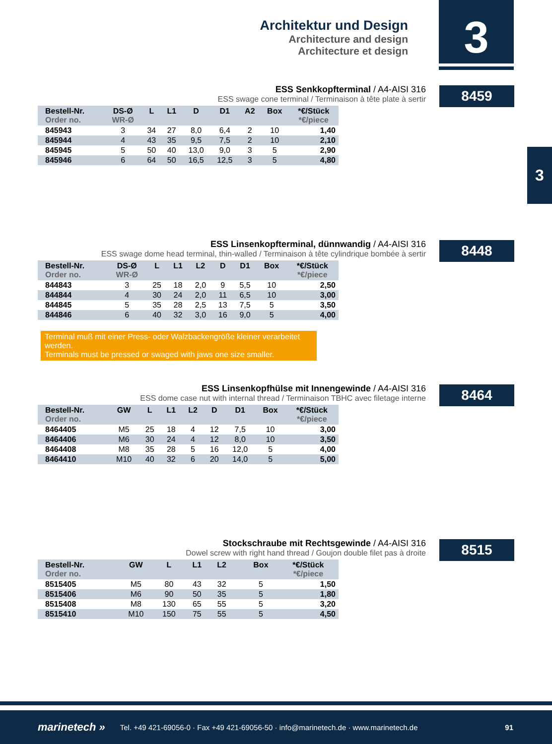Architektur und Design
Architecture and design
Architecture et design
3
3
ESS Senkkopfterminal / A4-AISI 316
ESS swage cone terminal / Terminaison à tête plate à sertir
8459
| Bestell-Nr. Order no. | DS-Ø WR-Ø | L | L1 | D | D1 | A2 | Box | *€/Stück *€/piece |
| --- | --- | --- | --- | --- | --- | --- | --- | --- |
| 845943 | 3 | 34 | 27 | 8,0 | 6,4 | 2 | 10 | 1,40 |
| 845944 | 4 | 43 | 35 | 9,5 | 7,5 | 2 | 10 | 2,10 |
| 845945 | 5 | 50 | 40 | 13,0 | 9,0 | 3 | 5 | 2,90 |
| 845946 | 6 | 64 | 50 | 16,5 | 12,5 | 3 | 5 | 4,80 |
ESS Linsenkopfterminal, dünnwandig / A4-AISI 316
ESS swage dome head terminal, thin-walled / Terminaison à tête cylindrique bombée à sertir
8448
| Bestell-Nr. Order no. | DS-Ø WR-Ø | L | L1 | L2 | D | D1 | Box | *€/Stück *€/piece |
| --- | --- | --- | --- | --- | --- | --- | --- | --- |
| 844843 | 3 | 25 | 18 | 2,0 | 9 | 5,5 | 10 | 2,50 |
| 844844 | 4 | 30 | 24 | 2,0 | 11 | 6,5 | 10 | 3,00 |
| 844845 | 5 | 35 | 28 | 2,5 | 13 | 7,5 | 5 | 3,50 |
| 844846 | 6 | 40 | 32 | 3,0 | 16 | 9,0 | 5 | 4,00 |
Terminal muß mit einer Press- oder Walzbackengröße kleiner verarbeitet werden.
Terminals must be pressed or swaged with jaws one size smaller.
ESS Linsenkopfhülse mit Innengewinde / A4-AISI 316
ESS dome case nut with internal thread / Terminaison TBHC avec filetage interne
8464
| Bestell-Nr. Order no. | GW | L | L1 | L2 | D | D1 | Box | *€/Stück *€/piece |
| --- | --- | --- | --- | --- | --- | --- | --- | --- |
| 8464405 | M5 | 25 | 18 | 4 | 12 | 7,5 | 10 | 3,00 |
| 8464406 | M6 | 30 | 24 | 4 | 12 | 8,0 | 10 | 3,50 |
| 8464408 | M8 | 35 | 28 | 5 | 16 | 12,0 | 5 | 4,00 |
| 8464410 | M10 | 40 | 32 | 6 | 20 | 14,0 | 5 | 5,00 |
Stockschraube mit Rechtsgewinde / A4-AISI 316
Dowel screw with right hand thread / Goujon double filet pas à droite
8515
| Bestell-Nr. Order no. | GW | L | L1 | L2 | | Box | *€/Stück *€/piece |
| --- | --- | --- | --- | --- | --- | --- | --- |
| 8515405 | M5 | 80 | 43 | 32 | | 5 | 1,50 |
| 8515406 | M6 | 90 | 50 | 35 | | 5 | 1,80 |
| 8515408 | M8 | 130 | 65 | 55 | | 5 | 3,20 |
| 8515410 | M10 | 150 | 75 | 55 | | 5 | 4,50 |
marinetech » Tel. +49 421-69056-0 · Fax +49 421-69056-50 · info@marinetech.de · www.marinetech.de 91